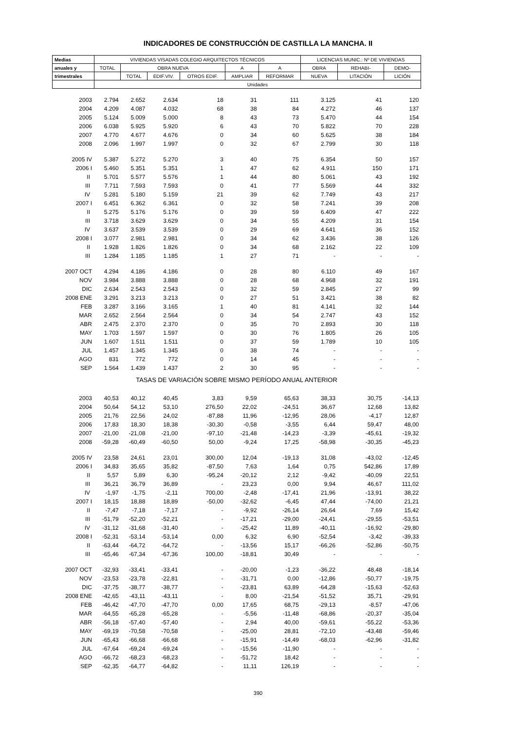INDICADORES DE CONSTRUCCIÓN DE CASTILLA LA MANCHA. II
| Medias | VIVIENDAS VISADAS COLEGIO ARQUITECTOS TÉCNICOS | | | | | | LICENCIAS MUNIC.: Nº DE VIVIENDAS | | |
| --- | --- | --- | --- | --- | --- | --- | --- | --- | --- |
| anuales y | TOTAL | OBRA NUEVA | | | A | A | OBRA | REHABI- | DEMO- |
| trimestrales | | TOTAL | EDIF.VIV. | OTROS EDIF. | AMPLIAR | REFORMAR | NUEVA | LITACIÓN | LICIÓN |
| | Unidades | | | | | | | | |
| 2003 | 2.794 | 2.652 | 2.634 | 18 | 31 | 111 | 3.125 | 41 | 120 |
| 2004 | 4.209 | 4.087 | 4.032 | 68 | 38 | 84 | 4.272 | 46 | 137 |
| 2005 | 5.124 | 5.009 | 5.000 | 8 | 43 | 73 | 5.470 | 44 | 154 |
| 2006 | 6.038 | 5.925 | 5.920 | 6 | 43 | 70 | 5.822 | 70 | 228 |
| 2007 | 4.770 | 4.677 | 4.676 | 0 | 34 | 60 | 5.625 | 38 | 184 |
| 2008 | 2.096 | 1.997 | 1.997 | 0 | 32 | 67 | 2.799 | 30 | 118 |
| 2005 IV | 5.387 | 5.272 | 5.270 | 3 | 40 | 75 | 6.354 | 50 | 157 |
| 2006 I | 5.460 | 5.351 | 5.351 | 1 | 47 | 62 | 4.911 | 150 | 171 |
| II | 5.701 | 5.577 | 5.576 | 1 | 44 | 80 | 5.061 | 43 | 192 |
| III | 7.711 | 7.593 | 7.593 | 0 | 41 | 77 | 5.569 | 44 | 332 |
| IV | 5.281 | 5.180 | 5.159 | 21 | 39 | 62 | 7.749 | 43 | 217 |
| 2007 I | 6.451 | 6.362 | 6.361 | 0 | 32 | 58 | 7.241 | 39 | 208 |
| II | 5.275 | 5.176 | 5.176 | 0 | 39 | 59 | 6.409 | 47 | 222 |
| III | 3.718 | 3.629 | 3.629 | 0 | 34 | 55 | 4.209 | 31 | 154 |
| IV | 3.637 | 3.539 | 3.539 | 0 | 29 | 69 | 4.641 | 36 | 152 |
| 2008 I | 3.077 | 2.981 | 2.981 | 0 | 34 | 62 | 3.436 | 38 | 126 |
| II | 1.928 | 1.826 | 1.826 | 0 | 34 | 68 | 2.162 | 22 | 109 |
| III | 1.284 | 1.185 | 1.185 | 1 | 27 | 71 | - | - | - |
| 2007 OCT | 4.294 | 4.186 | 4.186 | 0 | 28 | 80 | 6.110 | 49 | 167 |
| NOV | 3.984 | 3.888 | 3.888 | 0 | 28 | 68 | 4.968 | 32 | 191 |
| DIC | 2.634 | 2.543 | 2.543 | 0 | 32 | 59 | 2.845 | 27 | 99 |
| 2008 ENE | 3.291 | 3.213 | 3.213 | 0 | 27 | 51 | 3.421 | 38 | 82 |
| FEB | 3.287 | 3.166 | 3.165 | 1 | 40 | 81 | 4.141 | 32 | 144 |
| MAR | 2.652 | 2.564 | 2.564 | 0 | 34 | 54 | 2.747 | 43 | 152 |
| ABR | 2.475 | 2.370 | 2.370 | 0 | 35 | 70 | 2.893 | 30 | 118 |
| MAY | 1.703 | 1.597 | 1.597 | 0 | 30 | 76 | 1.805 | 26 | 105 |
| JUN | 1.607 | 1.511 | 1.511 | 0 | 37 | 59 | 1.789 | 10 | 105 |
| JUL | 1.457 | 1.345 | 1.345 | 0 | 38 | 74 | - | - | - |
| AGO | 831 | 772 | 772 | 0 | 14 | 45 | - | - | - |
| SEP | 1.564 | 1.439 | 1.437 | 2 | 30 | 95 | - | - | - |
| TASAS DE VARIACIÓN SOBRE MISMO PERÍODO ANUAL ANTERIOR | | | | | | | | | |
| 2003 | 40,53 | 40,12 | 40,45 | 3,83 | 9,59 | 65,63 | 38,33 | 30,75 | -14,13 |
| 2004 | 50,64 | 54,12 | 53,10 | 276,50 | 22,02 | -24,51 | 36,67 | 12,68 | 13,82 |
| 2005 | 21,76 | 22,56 | 24,02 | -87,88 | 11,96 | -12,95 | 28,06 | -4,17 | 12,87 |
| 2006 | 17,83 | 18,30 | 18,38 | -30,30 | -0,58 | -3,55 | 6,44 | 59,47 | 48,00 |
| 2007 | -21,00 | -21,08 | -21,00 | -97,10 | -21,48 | -14,23 | -3,39 | -45,61 | -19,32 |
| 2008 | -59,28 | -60,49 | -60,50 | 50,00 | -9,24 | 17,25 | -58,98 | -30,35 | -45,23 |
| 2005 IV | 23,58 | 24,61 | 23,01 | 300,00 | 12,04 | -19,13 | 31,08 | -43,02 | -12,45 |
| 2006 I | 34,83 | 35,65 | 35,82 | -87,50 | 7,63 | 1,64 | 0,75 | 542,86 | 17,89 |
| II | 5,57 | 5,89 | 6,30 | -95,24 | -20,12 | 2,12 | -9,42 | -40,09 | 22,51 |
| III | 36,21 | 36,79 | 36,89 | - | 23,23 | 0,00 | 9,94 | 46,67 | 111,02 |
| IV | -1,97 | -1,75 | -2,11 | 700,00 | -2,48 | -17,41 | 21,96 | -13,91 | 38,22 |
| 2007 I | 18,15 | 18,88 | 18,89 | -50,00 | -32,62 | -6,45 | 47,44 | -74,00 | 21,21 |
| II | -7,47 | -7,18 | -7,17 | - | -9,92 | -26,14 | 26,64 | 7,69 | 15,42 |
| III | -51,79 | -52,20 | -52,21 | - | -17,21 | -29,00 | -24,41 | -29,55 | -53,51 |
| IV | -31,12 | -31,68 | -31,40 | - | -25,42 | 11,89 | -40,11 | -16,92 | -29,80 |
| 2008 I | -52,31 | -53,14 | -53,14 | 0,00 | 6,32 | 6,90 | -52,54 | -3,42 | -39,33 |
| II | -63,44 | -64,72 | -64,72 | - | -13,56 | 15,17 | -66,26 | -52,86 | -50,75 |
| III | -65,46 | -67,34 | -67,36 | 100,00 | -18,81 | 30,49 | - | - | - |
| 2007 OCT | -32,93 | -33,41 | -33,41 | - | -20,00 | -1,23 | -36,22 | 48,48 | -18,14 |
| NOV | -23,53 | -23,78 | -22,81 | - | -31,71 | 0,00 | -12,86 | -50,77 | -19,75 |
| DIC | -37,75 | -38,77 | -38,77 | - | -23,81 | 63,89 | -64,28 | -15,63 | -52,63 |
| 2008 ENE | -42,65 | -43,11 | -43,11 | - | 8,00 | -21,54 | -51,52 | 35,71 | -29,91 |
| FEB | -46,42 | -47,70 | -47,70 | 0,00 | 17,65 | 68,75 | -29,13 | -8,57 | -47,06 |
| MAR | -64,55 | -65,28 | -65,28 | - | -5,56 | -11,48 | -68,86 | -20,37 | -35,04 |
| ABR | -56,18 | -57,40 | -57,40 | - | 2,94 | 40,00 | -59,61 | -55,22 | -53,36 |
| MAY | -69,19 | -70,58 | -70,58 | - | -25,00 | 28,81 | -72,10 | -43,48 | -59,46 |
| JUN | -65,43 | -66,68 | -66,68 | - | -15,91 | -14,49 | -68,03 | -62,96 | -31,82 |
| JUL | -67,64 | -69,24 | -69,24 | - | -15,56 | -11,90 | - | - | - |
| AGO | -66,72 | -68,23 | -68,23 | - | -51,72 | 18,42 | - | - | - |
| SEP | -62,35 | -64,77 | -64,82 | - | 11,11 | 126,19 | - | - | - |
390